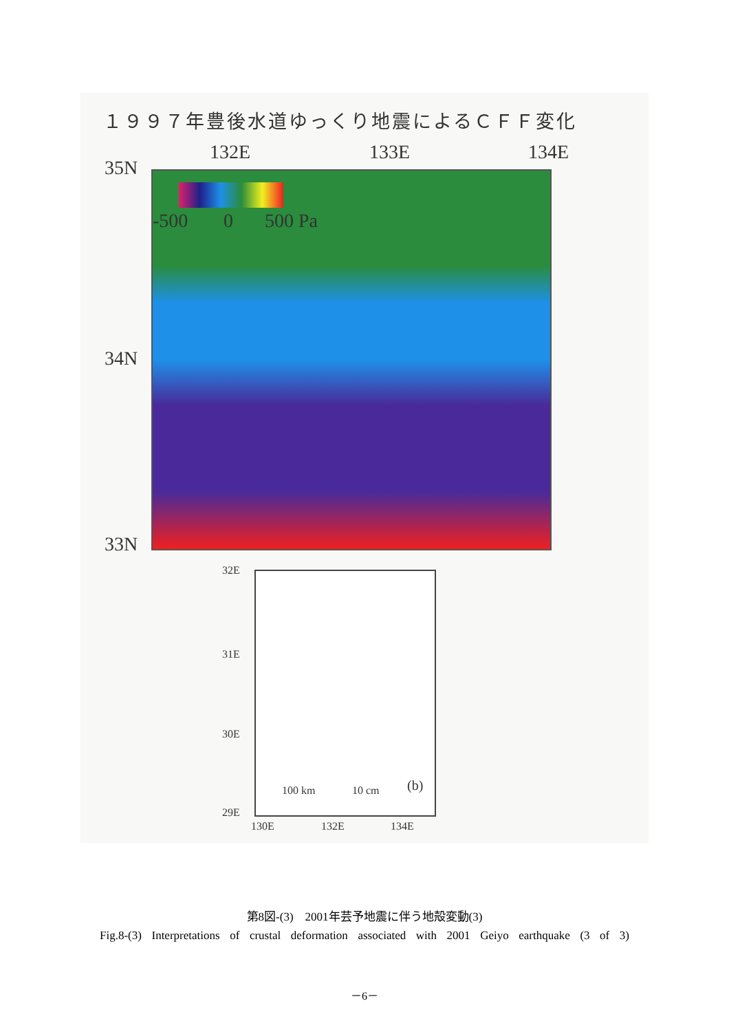１９９７年豊後水道ゆっくり地震によるＣＦＦ変化
132E 133E 134E
35N
-500 0 500 Pa
34N
33N
32E
31E
30E
29E
100 km 10 cm (b)
130E 132E 134E
第8図-(3)　2001年芸予地震に伴う地殻変動(3)
Fig.8-(3) Interpretations of crustal deformation associated with 2001 Geiyo earthquake (3 of 3)
－6－